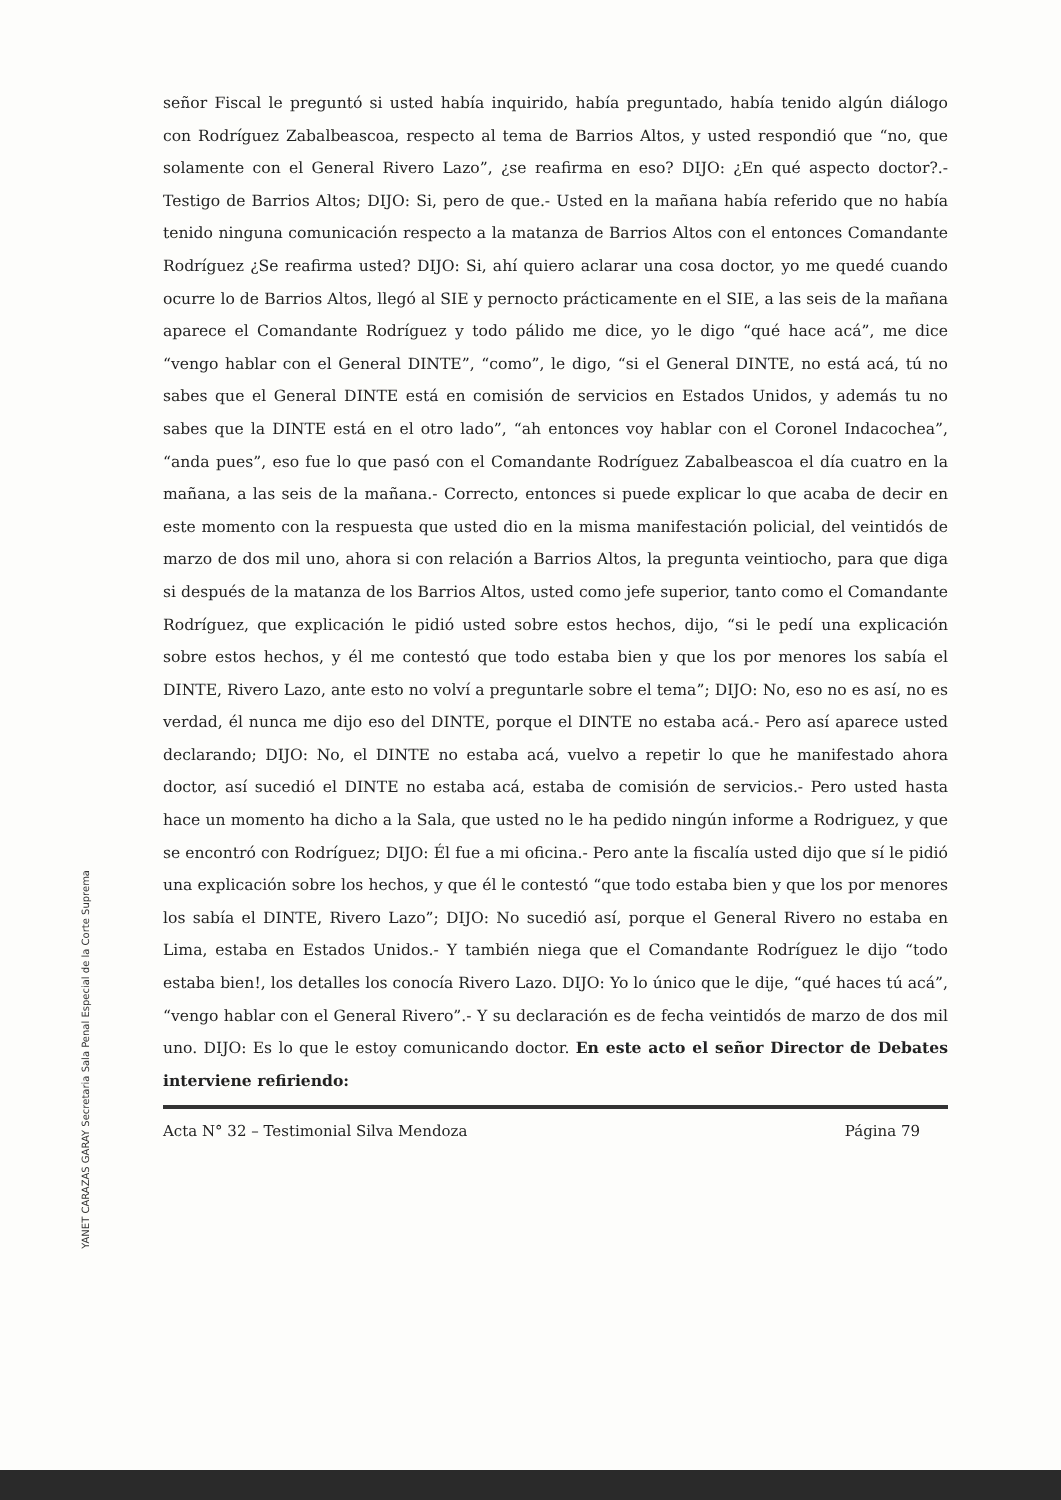YANET CARAZAS GARAY Secretaria Sala Penal Especial de la Corte Suprema
señor Fiscal le preguntó si usted había inquirido, había preguntado, había tenido algún diálogo con Rodríguez Zabalbeascoa, respecto al tema de Barrios Altos, y usted respondió que “no, que solamente con el General Rivero Lazo”, ¿se reafirma en eso? DIJO: ¿En qué aspecto doctor?.- Testigo de Barrios Altos; DIJO: Si, pero de que.- Usted en la mañana había referido que no había tenido ninguna comunicación respecto a la matanza de Barrios Altos con el entonces Comandante Rodríguez ¿Se reafirma usted? DIJO: Si, ahí quiero aclarar una cosa doctor, yo me quedé cuando ocurre lo de Barrios Altos, llegó al SIE y pernocto prácticamente en el SIE, a las seis de la mañana aparece el Comandante Rodríguez y todo pálido me dice, yo le digo “qué hace acá”, me dice “vengo hablar con el General DINTE”, “como”, le digo, “si el General DINTE, no está acá, tú no sabes que el General DINTE está en comisión de servicios en Estados Unidos, y además tu no sabes que la DINTE está en el otro lado”, “ah entonces voy hablar con el Coronel Indacochea”, “anda pues”, eso fue lo que pasó con el Comandante Rodríguez Zabalbeascoa el día cuatro en la mañana, a las seis de la mañana.- Correcto, entonces si puede explicar lo que acaba de decir en este momento con la respuesta que usted dio en la misma manifestación policial, del veintidós de marzo de dos mil uno, ahora si con relación a Barrios Altos, la pregunta veintiocho, para que diga si después de la matanza de los Barrios Altos, usted como jefe superior, tanto como el Comandante Rodríguez, que explicación le pidió usted sobre estos hechos, dijo, “si le pedí una explicación sobre estos hechos, y él me contestó que todo estaba bien y que los por menores los sabía el DINTE, Rivero Lazo, ante esto no volví a preguntarle sobre el tema”; DIJO: No, eso no es así, no es verdad, él nunca me dijo eso del DINTE, porque el DINTE no estaba acá.- Pero así aparece usted declarando; DIJO: No, el DINTE no estaba acá, vuelvo a repetir lo que he manifestado ahora doctor, así sucedió el DINTE no estaba acá, estaba de comisión de servicios.- Pero usted hasta hace un momento ha dicho a la Sala, que usted no le ha pedido ningún informe a Rodriguez, y que se encontró con Rodríguez; DIJO: Él fue a mi oficina.- Pero ante la fiscalía usted dijo que sí le pidió una explicación sobre los hechos, y que él le contestó “que todo estaba bien y que los por menores los sabía el DINTE, Rivero Lazo”; DIJO: No sucedió así, porque el General Rivero no estaba en Lima, estaba en Estados Unidos.- Y también niega que el Comandante Rodríguez le dijo “todo estaba bien!, los detalles los conocía Rivero Lazo. DIJO: Yo lo único que le dije, “qué haces tú acá”, “vengo hablar con el General Rivero”.- Y su declaración es de fecha veintidós de marzo de dos mil uno. DIJO: Es lo que le estoy comunicando doctor. En este acto el señor Director de Debates interviene refiriendo:
Acta N° 32 – Testimonial Silva Mendoza Página 79